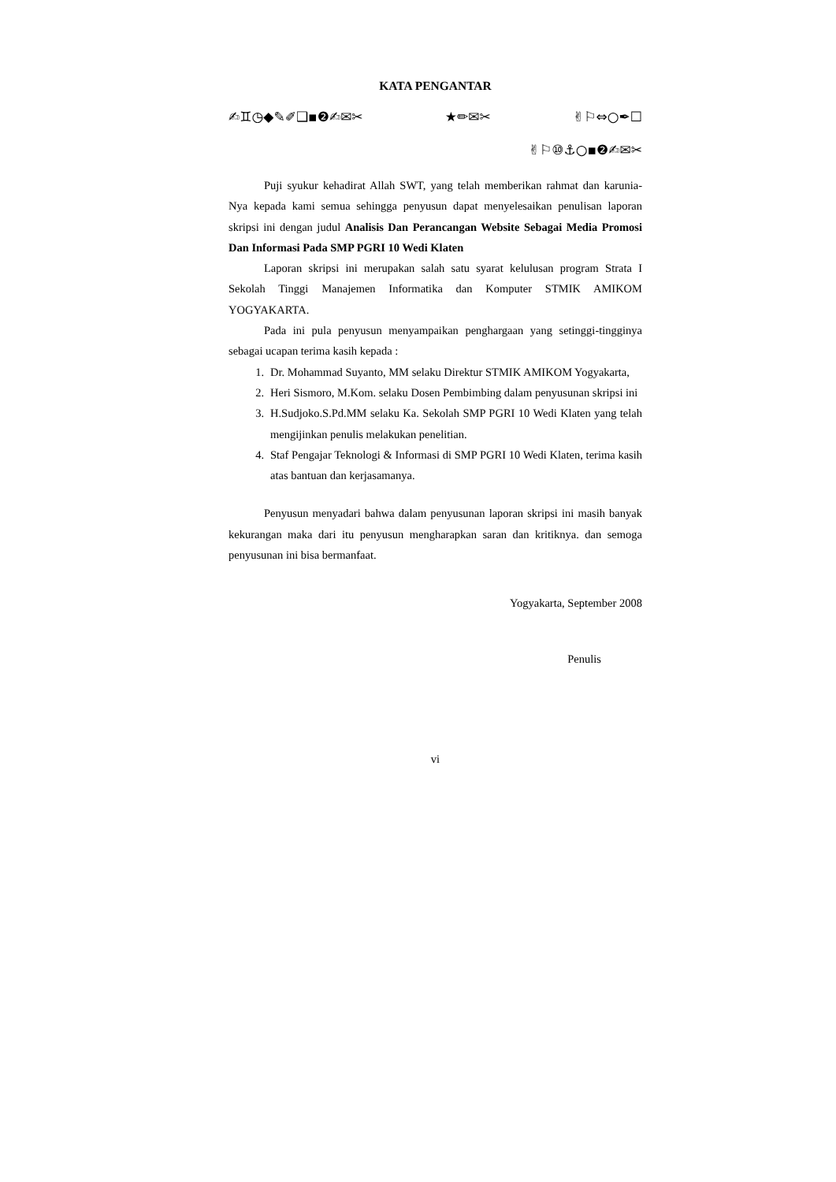KATA PENGANTAR
✍♊◷◆✎✐❑▪❷✍✉✂ ★✏✉✂ ✌⚐⇔○✒☐
✌⚐⑩⚓○▪❷✍✉✂
Puji syukur kehadirat Allah SWT, yang telah memberikan rahmat dan karunia-Nya kepada kami semua sehingga penyusun dapat menyelesaikan penulisan laporan skripsi ini dengan judul Analisis Dan Perancangan Website Sebagai Media Promosi Dan Informasi Pada SMP PGRI 10 Wedi Klaten
Laporan skripsi ini merupakan salah satu syarat kelulusan program Strata I Sekolah Tinggi Manajemen Informatika dan Komputer STMIK AMIKOM YOGYAKARTA.
Pada ini pula penyusun menyampaikan penghargaan yang setinggi-tingginya sebagai ucapan terima kasih kepada :
1. Dr. Mohammad Suyanto, MM selaku Direktur STMIK AMIKOM Yogyakarta,
2. Heri Sismoro, M.Kom. selaku Dosen Pembimbing dalam penyusunan skripsi ini
3. H.Sudjoko.S.Pd.MM selaku Ka. Sekolah SMP PGRI 10 Wedi Klaten yang telah mengijinkan penulis melakukan penelitian.
4. Staf Pengajar Teknologi & Informasi di SMP PGRI 10 Wedi Klaten, terima kasih atas bantuan dan kerjasamanya.
Penyusun menyadari bahwa dalam penyusunan laporan skripsi ini masih banyak kekurangan maka dari itu penyusun mengharapkan saran dan kritiknya. dan semoga penyusunan ini bisa bermanfaat.
Yogyakarta, September 2008
Penulis
vi